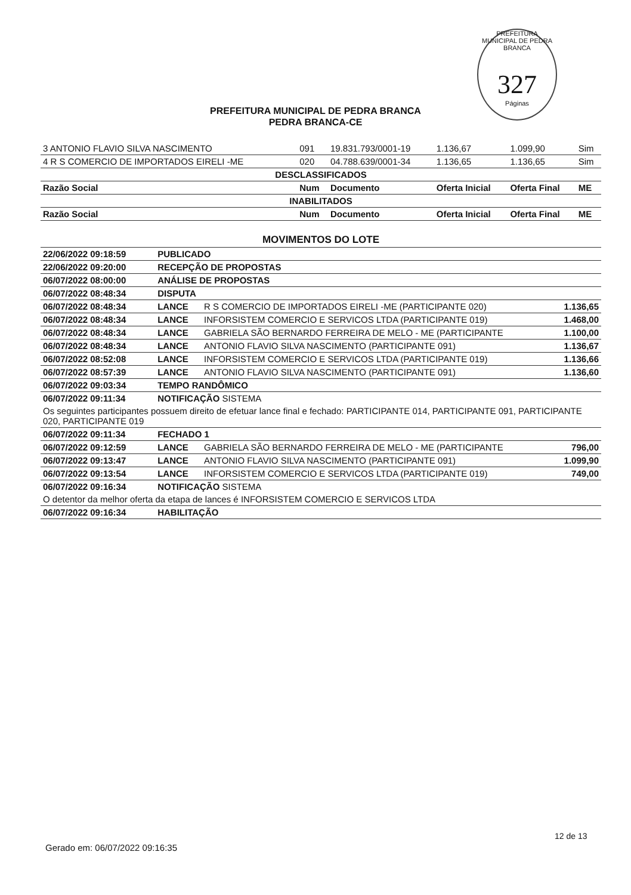PREFEITURA MUNICIPAL DE PEDRA BRANCA
327
Páginas
PREFEITURA MUNICIPAL DE PEDRA BRANCA
PEDRA BRANCA-CE
| 3 ANTONIO FLAVIO SILVA NASCIMENTO | 091 | 19.831.793/0001-19 | 1.136,67 | 1.099,90 | Sim |
| 4 R S COMERCIO DE IMPORTADOS EIRELI -ME | 020 | 04.788.639/0001-34 | 1.136,65 | 1.136,65 | Sim |
| DESCLASSIFICADOS | | | | | |
| Razão Social | Num | Documento | Oferta Inicial | Oferta Final | ME |
| INABILITADOS | | | | | |
| Razão Social | Num | Documento | Oferta Inicial | Oferta Final | ME |
| MOVIMENTOS DO LOTE | | | |
| 22/06/2022 09:18:59 | PUBLICADO | | |
| 22/06/2022 09:20:00 | RECEPÇÃO DE PROPOSTAS | | |
| 06/07/2022 08:00:00 | ANÁLISE DE PROPOSTAS | | |
| 06/07/2022 08:48:34 | DISPUTA | | |
| 06/07/2022 08:48:34 | LANCE | R S COMERCIO DE IMPORTADOS EIRELI -ME (PARTICIPANTE 020) | 1.136,65 |
| 06/07/2022 08:48:34 | LANCE | INFORSISTEM COMERCIO E SERVICOS LTDA (PARTICIPANTE 019) | 1.468,00 |
| 06/07/2022 08:48:34 | LANCE | GABRIELA SÃO BERNARDO FERREIRA DE MELO - ME (PARTICIPANTE | 1.100,00 |
| 06/07/2022 08:48:34 | LANCE | ANTONIO FLAVIO SILVA NASCIMENTO (PARTICIPANTE 091) | 1.136,67 |
| 06/07/2022 08:52:08 | LANCE | INFORSISTEM COMERCIO E SERVICOS LTDA (PARTICIPANTE 019) | 1.136,66 |
| 06/07/2022 08:57:39 | LANCE | ANTONIO FLAVIO SILVA NASCIMENTO (PARTICIPANTE 091) | 1.136,60 |
| 06/07/2022 09:03:34 | TEMPO RANDÔMICO | | |
| 06/07/2022 09:11:34 | NOTIFICAÇÃO SISTEMA | | |
| Os seguintes participantes possuem direito de efetuar lance final e fechado: PARTICIPANTE 014, PARTICIPANTE 091, PARTICIPANTE 020, PARTICIPANTE 019 | | | |
| 06/07/2022 09:11:34 | FECHADO 1 | | |
| 06/07/2022 09:12:59 | LANCE | GABRIELA SÃO BERNARDO FERREIRA DE MELO - ME (PARTICIPANTE | 796,00 |
| 06/07/2022 09:13:47 | LANCE | ANTONIO FLAVIO SILVA NASCIMENTO (PARTICIPANTE 091) | 1.099,90 |
| 06/07/2022 09:13:54 | LANCE | INFORSISTEM COMERCIO E SERVICOS LTDA (PARTICIPANTE 019) | 749,00 |
| 06/07/2022 09:16:34 | NOTIFICAÇÃO SISTEMA | | |
| O detentor da melhor oferta da etapa de lances é INFORSISTEM COMERCIO E SERVICOS LTDA | | | |
| 06/07/2022 09:16:34 | HABILITAÇÃO | | |
Gerado em: 06/07/2022 09:16:35
12 de 13